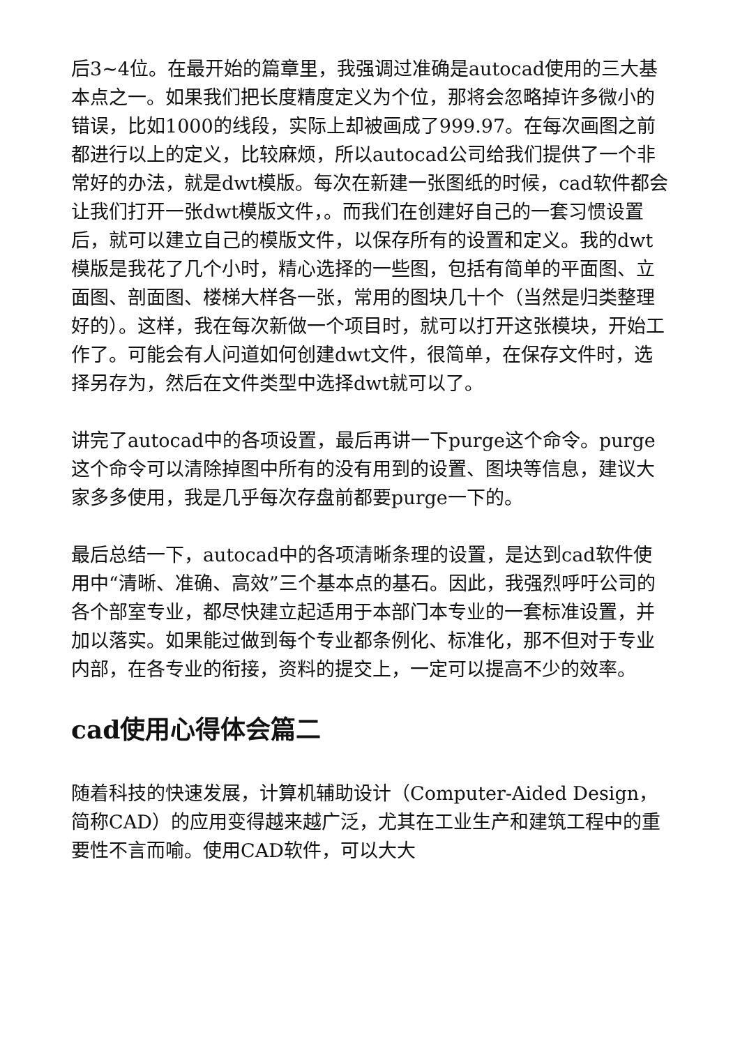后3~4位。在最开始的篇章里，我强调过准确是autocad使用的三大基本点之一。如果我们把长度精度定义为个位，那将会忽略掉许多微小的错误，比如1000的线段，实际上却被画成了999.97。在每次画图之前都进行以上的定义，比较麻烦，所以autocad公司给我们提供了一个非常好的办法，就是dwt模版。每次在新建一张图纸的时候，cad软件都会让我们打开一张dwt模版文件，。而我们在创建好自己的一套习惯设置后，就可以建立自己的模版文件，以保存所有的设置和定义。我的dwt模版是我花了几个小时，精心选择的一些图，包括有简单的平面图、立面图、剖面图、楼梯大样各一张，常用的图块几十个（当然是归类整理好的）。这样，我在每次新做一个项目时，就可以打开这张模块，开始工作了。可能会有人问道如何创建dwt文件，很简单，在保存文件时，选择另存为，然后在文件类型中选择dwt就可以了。
讲完了autocad中的各项设置，最后再讲一下purge这个命令。purge这个命令可以清除掉图中所有的没有用到的设置、图块等信息，建议大家多多使用，我是几乎每次存盘前都要purge一下的。
最后总结一下，autocad中的各项清晰条理的设置，是达到cad软件使用中“清晰、准确、高效”三个基本点的基石。因此，我强烈呼吁公司的各个部室专业，都尽快建立起适用于本部门本专业的一套标准设置，并加以落实。如果能过做到每个专业都条例化、标准化，那不但对于专业内部，在各专业的衔接，资料的提交上，一定可以提高不少的效率。
cad使用心得体会篇二
随着科技的快速发展，计算机辅助设计（Computer-Aided Design，简称CAD）的应用变得越来越广泛，尤其在工业生产和建筑工程中的重要性不言而喻。使用CAD软件，可以大大